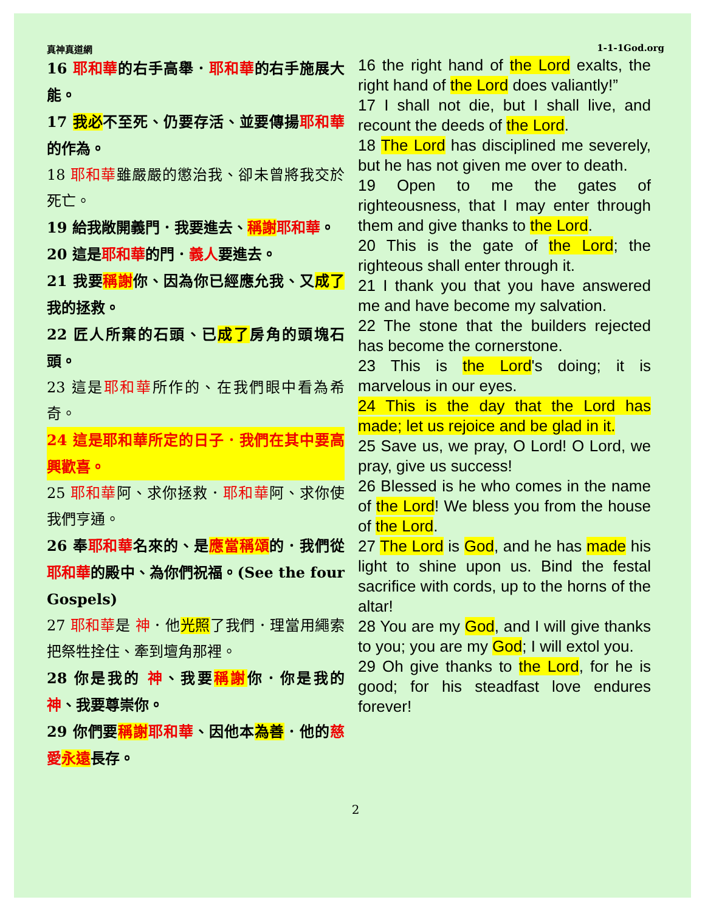真神真道網 1-1-1God.org
16 耶和華的右手高舉．耶和華的右手施展大能。
17 我必不至死、仍要存活、並要傳揚耶和華的作為。
18 耶和華雖嚴嚴的懲治我、卻未曾將我交於死亡。
19 給我敞開義門．我要進去、稱謝 耶和華。
20 這是耶和華的門．義人要進去。
21 我要稱謝你、因為你已經應允我、又成了我的拯救。
22 匠人所棄的石頭、已成了房角的頭塊石頭。
23 這是耶和華所作的、在我們眼中看為希奇。
24 這是耶和華所定的日子．我們在其中要高興歡喜。
25 耶和華阿、求你拯救．耶和華阿、求你使我們亨通。
26 奉耶和華名來的、是應當稱頌的．我們從耶和華的殿中、為你們祝福。(See the four Gospels)
27 耶和華是 神．他光照了我們．理當用繩索把祭牲拴住、牽到壇角那裡。
28 你是我的 神、我要稱謝你．你是我的 神、我要尊崇你。
29 你們要稱謝 耶和華、因他本為善．他的慈愛 永遠長存。
16 the right hand of the Lord exalts, the right hand of the Lord does valiantly!”
17 I shall not die, but I shall live, and recount the deeds of the Lord.
18 The Lord has disciplined me severely, but he has not given me over to death.
19 Open to me the gates of righteousness, that I may enter through them and give thanks to the Lord.
20 This is the gate of the Lord; the righteous shall enter through it.
21 I thank you that you have answered me and have become my salvation.
22 The stone that the builders rejected has become the cornerstone.
23 This is the Lord's doing; it is marvelous in our eyes.
24 This is the day that the Lord has made; let us rejoice and be glad in it.
25 Save us, we pray, O Lord! O Lord, we pray, give us success!
26 Blessed is he who comes in the name of the Lord! We bless you from the house of the Lord.
27 The Lord is God, and he has made his light to shine upon us. Bind the festal sacrifice with cords, up to the horns of the altar!
28 You are my God, and I will give thanks to you; you are my God; I will extol you.
29 Oh give thanks to the Lord, for he is good; for his steadfast love endures forever!
2